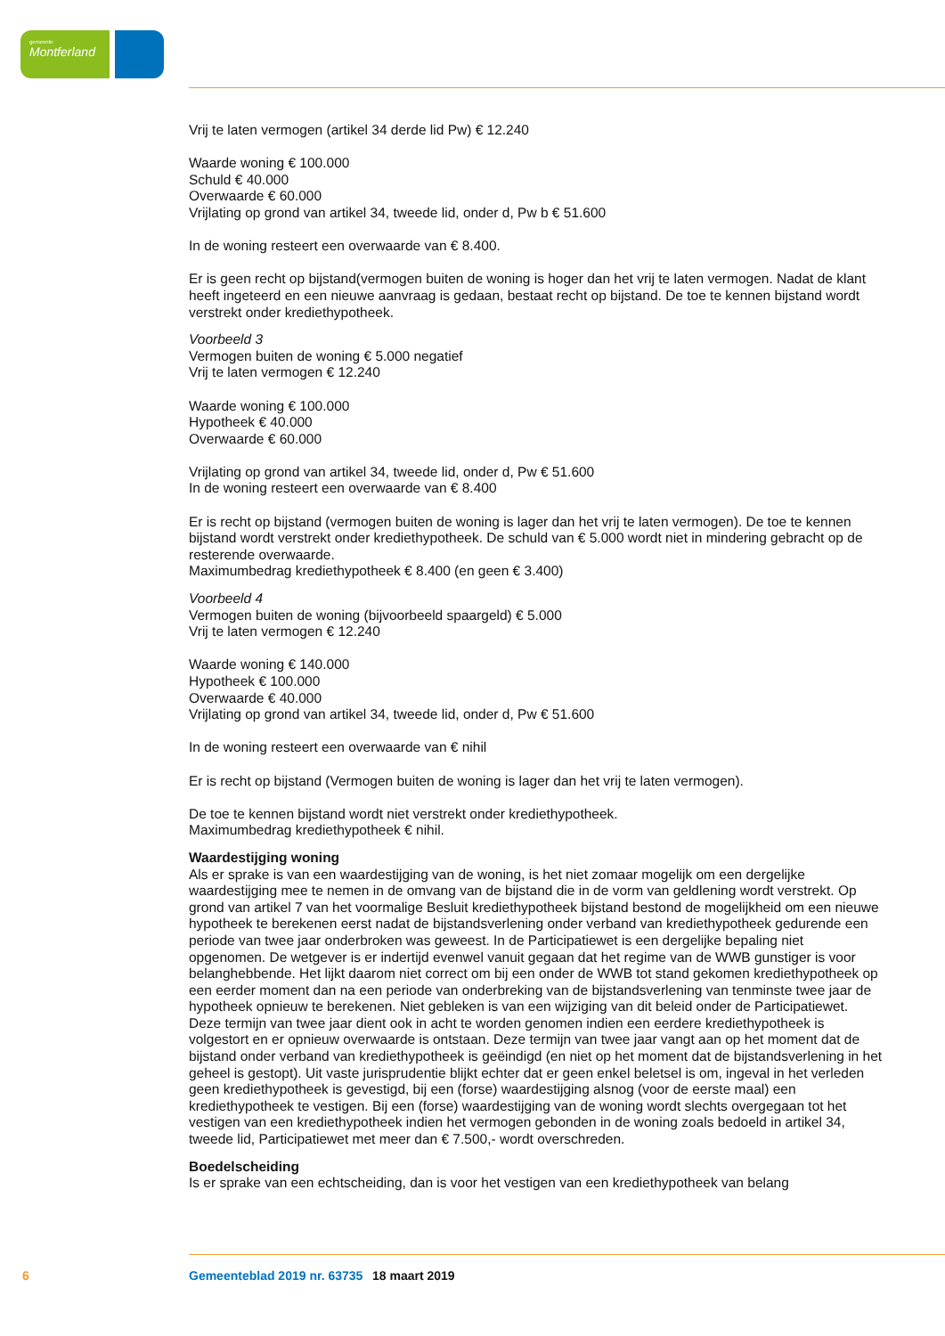gemeente
Montferland
Vrij te laten vermogen (artikel 34 derde lid Pw) € 12.240
Waarde woning € 100.000
Schuld € 40.000
Overwaarde € 60.000
Vrijlating op grond van artikel 34, tweede lid, onder d, Pw b € 51.600
In de woning resteert een overwaarde van € 8.400.
Er is geen recht op bijstand(vermogen buiten de woning is hoger dan het vrij te laten vermogen. Nadat de klant heeft ingeteerd en een nieuwe aanvraag is gedaan, bestaat recht op bijstand. De toe te kennen bijstand wordt verstrekt onder krediethypotheek.
Voorbeeld 3
Vermogen buiten de woning € 5.000 negatief
Vrij te laten vermogen € 12.240
Waarde woning € 100.000
Hypotheek € 40.000
Overwaarde € 60.000
Vrijlating op grond van artikel 34, tweede lid, onder d, Pw € 51.600
In de woning resteert een overwaarde van € 8.400
Er is recht op bijstand (vermogen buiten de woning is lager dan het vrij te laten vermogen). De toe te kennen bijstand wordt verstrekt onder krediethypotheek. De schuld van € 5.000 wordt niet in mindering gebracht op de resterende overwaarde.
Maximumbedrag krediethypotheek € 8.400 (en geen € 3.400)
Voorbeeld 4
Vermogen buiten de woning (bijvoorbeeld spaargeld) € 5.000
Vrij te laten vermogen € 12.240
Waarde woning € 140.000
Hypotheek € 100.000
Overwaarde € 40.000
Vrijlating op grond van artikel 34, tweede lid, onder d, Pw € 51.600
In de woning resteert een overwaarde van € nihil
Er is recht op bijstand (Vermogen buiten de woning is lager dan het vrij te laten vermogen).
De toe te kennen bijstand wordt niet verstrekt onder krediethypotheek.
Maximumbedrag krediethypotheek € nihil.
Waardestijging woning
Als er sprake is van een waardestijging van de woning, is het niet zomaar mogelijk om een dergelijke waardestijging mee te nemen in de omvang van de bijstand die in de vorm van geldlening wordt verstrekt. Op grond van artikel 7 van het voormalige Besluit krediethypotheek bijstand bestond de mogelijkheid om een nieuwe hypotheek te berekenen eerst nadat de bijstandsverlening onder verband van krediethypotheek gedurende een periode van twee jaar onderbroken was geweest. In de Participatiewet is een dergelijke bepaling niet opgenomen. De wetgever is er indertijd evenwel vanuit gegaan dat het regime van de WWB gunstiger is voor belanghebbende. Het lijkt daarom niet correct om bij een onder de WWB tot stand gekomen krediethypotheek op een eerder moment dan na een periode van onderbreking van de bijstandsverlening van tenminste twee jaar de hypotheek opnieuw te berekenen. Niet gebleken is van een wijziging van dit beleid onder de Participatiewet. Deze termijn van twee jaar dient ook in acht te worden genomen indien een eerdere krediethypotheek is volgestort en er opnieuw overwaarde is ontstaan. Deze termijn van twee jaar vangt aan op het moment dat de bijstand onder verband van krediethypotheek is geëindigd (en niet op het moment dat de bijstandsverlening in het geheel is gestopt). Uit vaste jurisprudentie blijkt echter dat er geen enkel beletsel is om, ingeval in het verleden geen krediethypotheek is gevestigd, bij een (forse) waardestijging alsnog (voor de eerste maal) een krediethypotheek te vestigen. Bij een (forse) waardestijging van de woning wordt slechts overgegaan tot het vestigen van een krediethypotheek indien het vermogen gebonden in de woning zoals bedoeld in artikel 34, tweede lid, Participatiewet met meer dan € 7.500,- wordt overschreden.
Boedelscheiding
Is er sprake van een echtscheiding, dan is voor het vestigen van een krediethypotheek van belang
6 Gemeenteblad 2019 nr. 63735 18 maart 2019